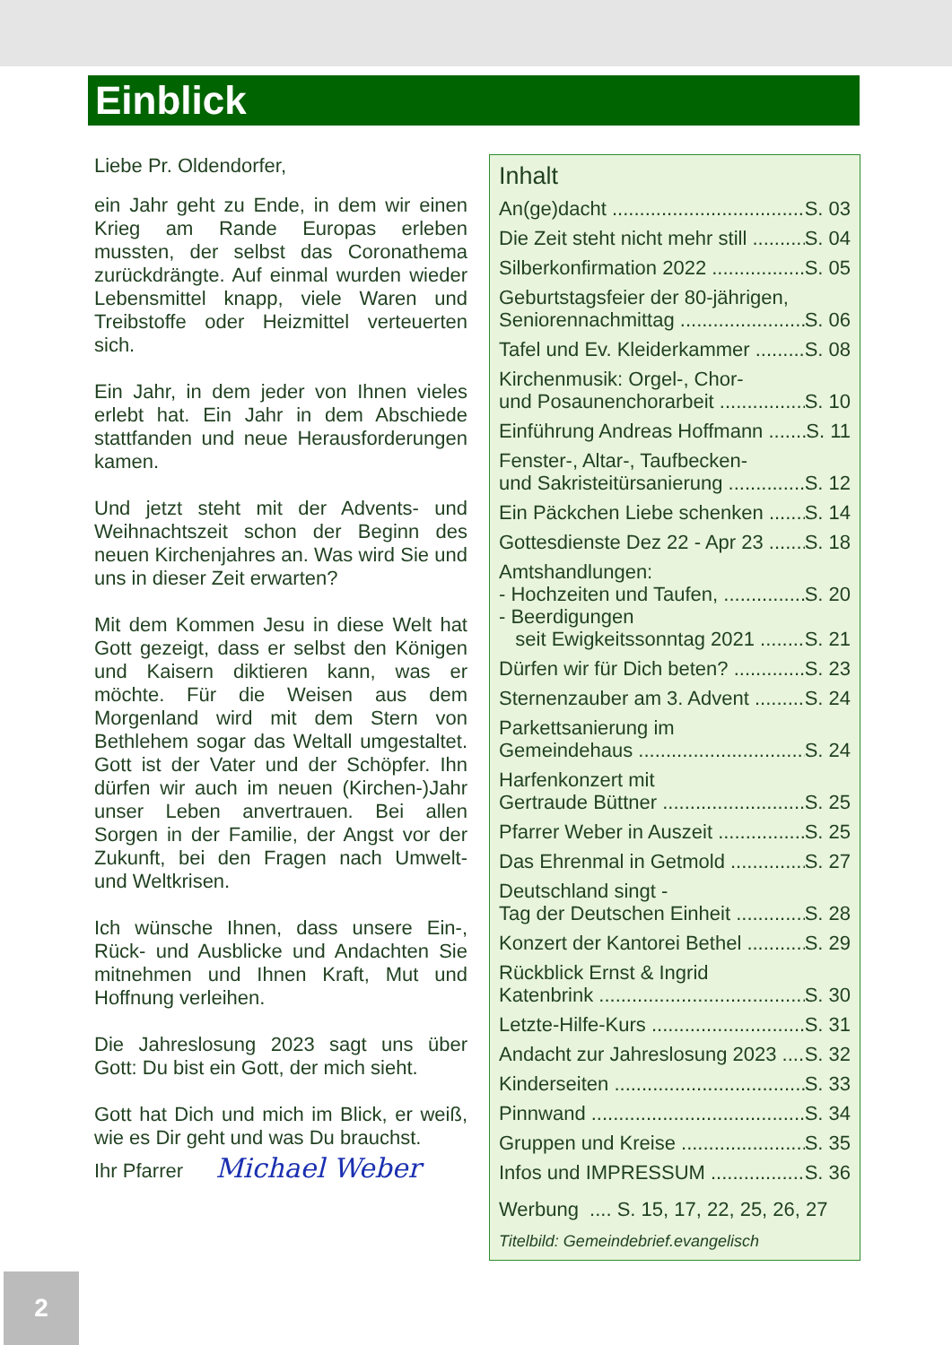Einblick
Liebe Pr. Oldendorfer,
ein Jahr geht zu Ende, in dem wir einen Krieg am Rande Europas erleben mussten, der selbst das Coronathema zurückdrängte. Auf einmal wurden wieder Lebensmittel knapp, viele Waren und Treibstoffe oder Heizmittel verteuerten sich.
Ein Jahr, in dem jeder von Ihnen vieles erlebt hat. Ein Jahr in dem Abschiede stattfanden und neue Herausforderungen kamen.
Und jetzt steht mit der Advents- und Weihnachtszeit schon der Beginn des neuen Kirchenjahres an. Was wird Sie und uns in dieser Zeit erwarten?
Mit dem Kommen Jesu in diese Welt hat Gott gezeigt, dass er selbst den Königen und Kaisern diktieren kann, was er möchte. Für die Weisen aus dem Morgenland wird mit dem Stern von Bethlehem sogar das Weltall umgestaltet. Gott ist der Vater und der Schöpfer. Ihn dürfen wir auch im neuen (Kirchen-)Jahr unser Leben anvertrauen. Bei allen Sorgen in der Familie, der Angst vor der Zukunft, bei den Fragen nach Umwelt- und Weltkrisen.
Ich wünsche Ihnen, dass unsere Ein-, Rück- und Ausblicke und Andachten Sie mitnehmen und Ihnen Kraft, Mut und Hoffnung verleihen.
Die Jahreslosung 2023 sagt uns über Gott: Du bist ein Gott, der mich sieht.
Gott hat Dich und mich im Blick, er weiß, wie es Dir geht und was Du brauchst.
Ihr Pfarrer Michael Weber
Inhalt
An(ge)dacht S. 03
Die Zeit steht nicht mehr still S. 04
Silberkonfirmation 2022 S. 05
Geburtstagsfeier der 80-jährigen,
Seniorennachmittag S. 06
Tafel und Ev. Kleiderkammer S. 08
Kirchenmusik: Orgel-, Chor-
und Posaunenchorarbeit S. 10
Einführung Andreas Hoffmann S. 11
Fenster-, Altar-, Taufbecken-
und Sakristeitürsanierung S. 12
Ein Päckchen Liebe schenken S. 14
Gottesdienste Dez 22 - Apr 23 S. 18
Amtshandlungen:
- Hochzeiten und Taufen, S. 20
- Beerdigungen
seit Ewigkeitssonntag 2021 S. 21
Dürfen wir für Dich beten? S. 23
Sternenzauber am 3. Advent S. 24
Parkettsanierung im
Gemeindehaus S. 24
Harfenkonzert mit
Gertraude Büttner S. 25
Pfarrer Weber in Auszeit S. 25
Das Ehrenmal in Getmold S. 27
Deutschland singt -
Tag der Deutschen Einheit S. 28
Konzert der Kantorei Bethel S. 29
Rückblick Ernst & Ingrid
Katenbrink S. 30
Letzte-Hilfe-Kurs S. 31
Andacht zur Jahreslosung 2023 S. 32
Kinderseiten S. 33
Pinnwand S. 34
Gruppen und Kreise S. 35
Infos und IMPRESSUM S. 36
Werbung .... S. 15, 17, 22, 25, 26, 27
Titelbild: Gemeindebrief.evangelisch
2